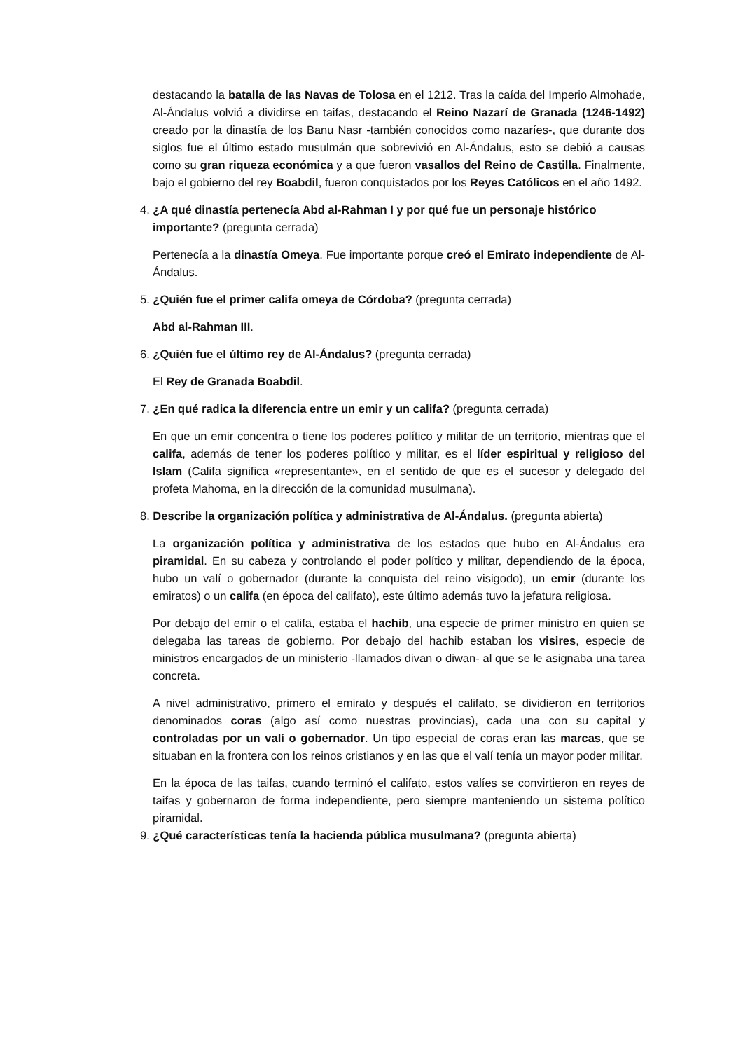destacando la batalla de las Navas de Tolosa en el 1212. Tras la caída del Imperio Almohade, Al-Ándalus volvió a dividirse en taifas, destacando el Reino Nazarí de Granada (1246-1492) creado por la dinastía de los Banu Nasr -también conocidos como nazaríes-, que durante dos siglos fue el último estado musulmán que sobrevivió en Al-Ándalus, esto se debió a causas como su gran riqueza económica y a que fueron vasallos del Reino de Castilla. Finalmente, bajo el gobierno del rey Boabdil, fueron conquistados por los Reyes Católicos en el año 1492.
4. ¿A qué dinastía pertenecía Abd al-Rahman I y por qué fue un personaje histórico importante? (pregunta cerrada)
Pertenecía a la dinastía Omeya. Fue importante porque creó el Emirato independiente de Al-Ándalus.
5. ¿Quién fue el primer califa omeya de Córdoba? (pregunta cerrada)
Abd al-Rahman III.
6. ¿Quién fue el último rey de Al-Ándalus? (pregunta cerrada)
El Rey de Granada Boabdil.
7. ¿En qué radica la diferencia entre un emir y un califa? (pregunta cerrada)
En que un emir concentra o tiene los poderes político y militar de un territorio, mientras que el califa, además de tener los poderes político y militar, es el líder espiritual y religioso del Islam (Califa significa «representante», en el sentido de que es el sucesor y delegado del profeta Mahoma, en la dirección de la comunidad musulmana).
8. Describe la organización política y administrativa de Al-Ándalus. (pregunta abierta)
La organización política y administrativa de los estados que hubo en Al-Ándalus era piramidal. En su cabeza y controlando el poder político y militar, dependiendo de la época, hubo un valí o gobernador (durante la conquista del reino visigodo), un emir (durante los emiratos) o un califa (en época del califato), este último además tuvo la jefatura religiosa.
Por debajo del emir o el califa, estaba el hachib, una especie de primer ministro en quien se delegaba las tareas de gobierno. Por debajo del hachib estaban los visires, especie de ministros encargados de un ministerio -llamados divan o diwan- al que se le asignaba una tarea concreta.
A nivel administrativo, primero el emirato y después el califato, se dividieron en territorios denominados coras (algo así como nuestras provincias), cada una con su capital y controladas por un valí o gobernador. Un tipo especial de coras eran las marcas, que se situaban en la frontera con los reinos cristianos y en las que el valí tenía un mayor poder militar.
En la época de las taifas, cuando terminó el califato, estos valíes se convirtieron en reyes de taifas y gobernaron de forma independiente, pero siempre manteniendo un sistema político piramidal.
9. ¿Qué características tenía la hacienda pública musulmana? (pregunta abierta)